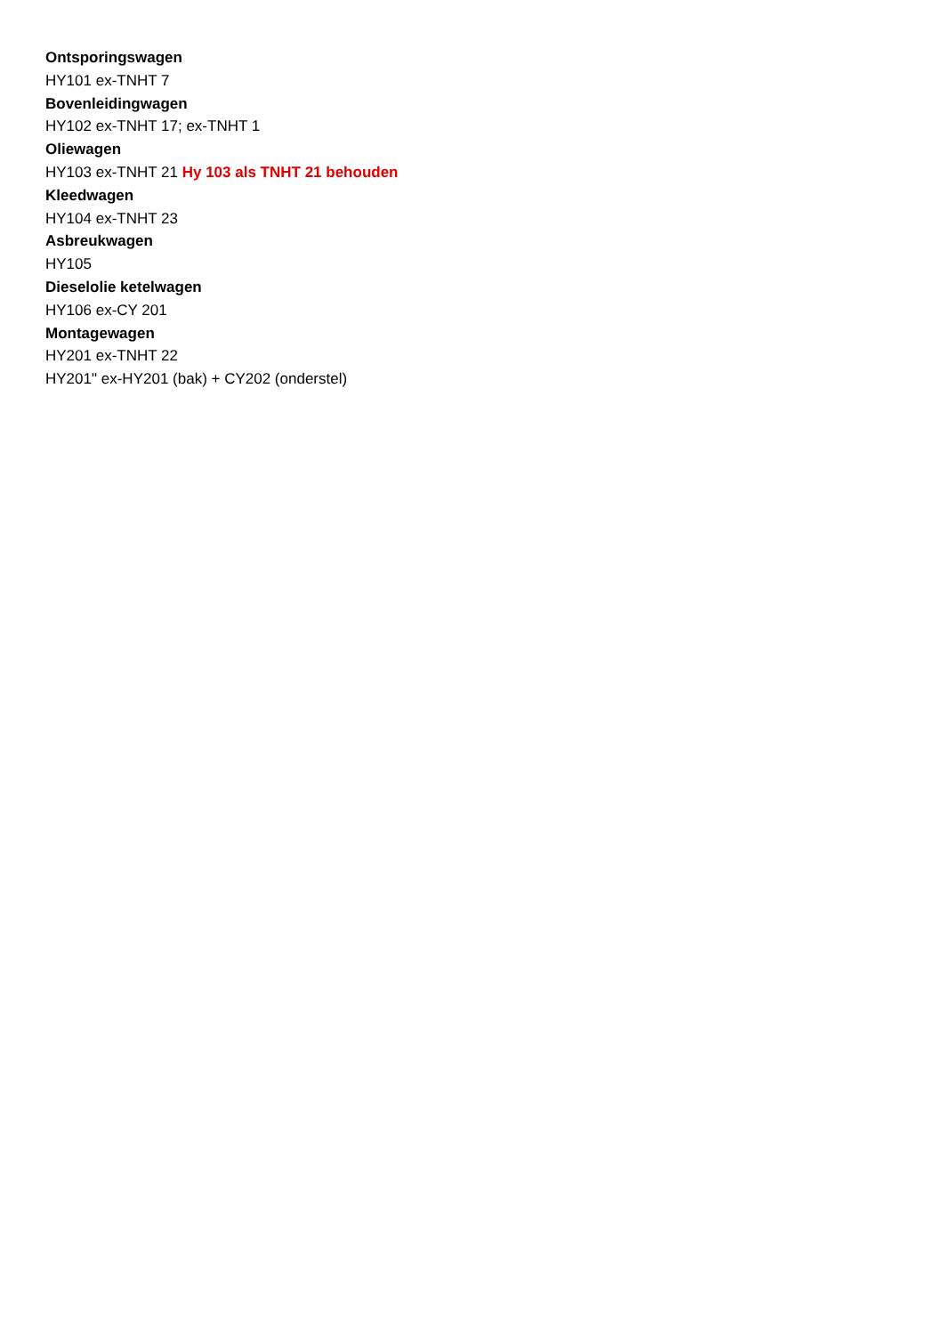Ontsporingswagen
HY101 ex-TNHT 7
Bovenleidingwagen
HY102 ex-TNHT 17; ex-TNHT 1
Oliewagen
HY103 ex-TNHT 21 Hy 103 als TNHT 21 behouden
Kleedwagen
HY104 ex-TNHT 23
Asbreukwagen
HY105
Dieselolie ketelwagen
HY106 ex-CY 201
Montagewagen
HY201 ex-TNHT 22
HY201" ex-HY201 (bak) + CY202 (onderstel)